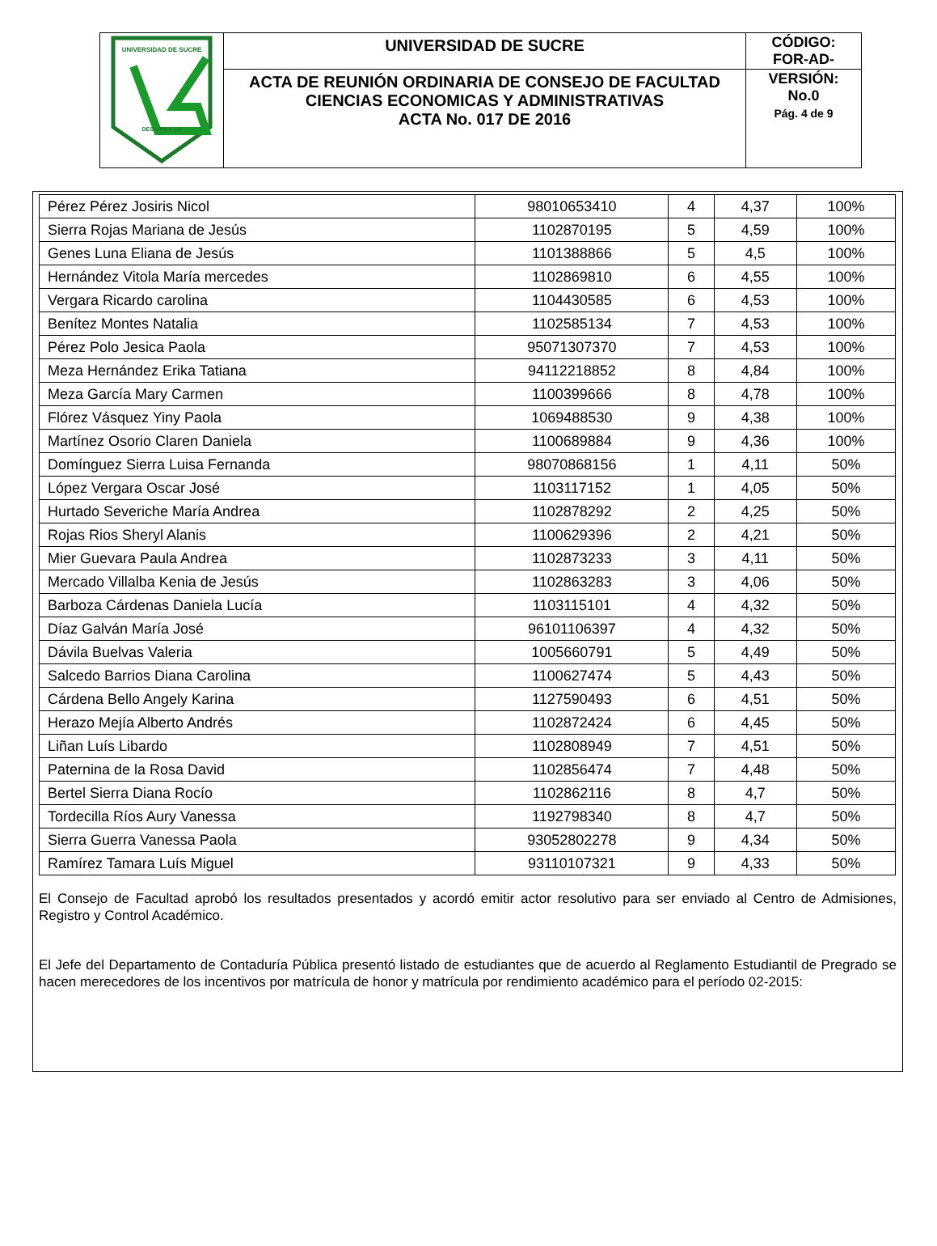| UNIVERSIDAD DE SUCRE DESARROLLO | UNIVERSIDAD DE SUCRE | CÓDIGO: FOR-AD- |
| | ACTA DE REUNIÓN ORDINARIA DE CONSEJO DE FACULTAD CIENCIAS ECONOMICAS Y ADMINISTRATIVAS ACTA No. 017 DE 2016 | VERSIÓN: No.0 Pág. 4 de 9 |
| Pérez Pérez Josiris Nicol | 98010653410 | 4 | 4,37 | 100% |
| Sierra Rojas Mariana de Jesús | 1102870195 | 5 | 4,59 | 100% |
| Genes Luna Eliana de Jesús | 1101388866 | 5 | 4,5 | 100% |
| Hernández Vitola María mercedes | 1102869810 | 6 | 4,55 | 100% |
| Vergara Ricardo carolina | 1104430585 | 6 | 4,53 | 100% |
| Benítez Montes Natalia | 1102585134 | 7 | 4,53 | 100% |
| Pérez Polo Jesica Paola | 95071307370 | 7 | 4,53 | 100% |
| Meza Hernández Erika Tatiana | 94112218852 | 8 | 4,84 | 100% |
| Meza García Mary Carmen | 1100399666 | 8 | 4,78 | 100% |
| Flórez Vásquez Yiny Paola | 1069488530 | 9 | 4,38 | 100% |
| Martínez Osorio Claren Daniela | 1100689884 | 9 | 4,36 | 100% |
| Domínguez Sierra Luisa Fernanda | 98070868156 | 1 | 4,11 | 50% |
| López Vergara Oscar José | 1103117152 | 1 | 4,05 | 50% |
| Hurtado Severiche María Andrea | 1102878292 | 2 | 4,25 | 50% |
| Rojas Rios Sheryl Alanis | 1100629396 | 2 | 4,21 | 50% |
| Mier Guevara Paula Andrea | 1102873233 | 3 | 4,11 | 50% |
| Mercado Villalba Kenia de Jesús | 1102863283 | 3 | 4,06 | 50% |
| Barboza Cárdenas Daniela Lucía | 1103115101 | 4 | 4,32 | 50% |
| Díaz Galván María José | 96101106397 | 4 | 4,32 | 50% |
| Dávila Buelvas Valeria | 1005660791 | 5 | 4,49 | 50% |
| Salcedo Barrios Diana Carolina | 1100627474 | 5 | 4,43 | 50% |
| Cárdena Bello Angely Karina | 1127590493 | 6 | 4,51 | 50% |
| Herazo Mejía Alberto Andrés | 1102872424 | 6 | 4,45 | 50% |
| Liñan Luís Libardo | 1102808949 | 7 | 4,51 | 50% |
| Paternina de la Rosa David | 1102856474 | 7 | 4,48 | 50% |
| Bertel Sierra Diana Rocío | 1102862116 | 8 | 4,7 | 50% |
| Tordecilla Ríos Aury Vanessa | 1192798340 | 8 | 4,7 | 50% |
| Sierra Guerra Vanessa Paola | 93052802278 | 9 | 4,34 | 50% |
| Ramírez Tamara Luís Miguel | 93110107321 | 9 | 4,33 | 50% |
El Consejo de Facultad aprobó los resultados presentados y acordó emitir actor resolutivo para ser enviado al Centro de Admisiones, Registro y Control Académico.
El Jefe del Departamento de Contaduría Pública presentó listado de estudiantes que de acuerdo al Reglamento Estudiantil de Pregrado se hacen merecedores de los incentivos por matrícula de honor y matrícula por rendimiento académico para el período 02-2015: